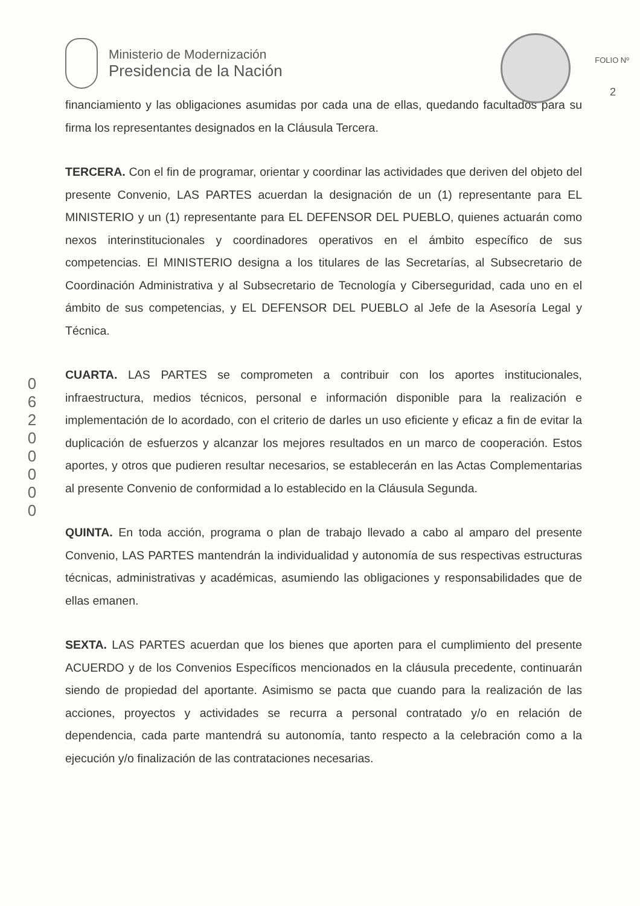Ministerio de Modernización
Presidencia de la Nación
FOLIO Nº
2
0
6
2
0
0
0
0
0
financiamiento y las obligaciones asumidas por cada una de ellas, quedando facultados para su firma los representantes designados en la Cláusula Tercera.
TERCERA. Con el fin de programar, orientar y coordinar las actividades que deriven del objeto del presente Convenio, LAS PARTES acuerdan la designación de un (1) representante para EL MINISTERIO y un (1) representante para EL DEFENSOR DEL PUEBLO, quienes actuarán como nexos interinstitucionales y coordinadores operativos en el ámbito específico de sus competencias. El MINISTERIO designa a los titulares de las Secretarías, al Subsecretario de Coordinación Administrativa y al Subsecretario de Tecnología y Ciberseguridad, cada uno en el ámbito de sus competencias, y EL DEFENSOR DEL PUEBLO al Jefe de la Asesoría Legal y Técnica.
CUARTA. LAS PARTES se comprometen a contribuir con los aportes institucionales, infraestructura, medios técnicos, personal e información disponible para la realización e implementación de lo acordado, con el criterio de darles un uso eficiente y eficaz a fin de evitar la duplicación de esfuerzos y alcanzar los mejores resultados en un marco de cooperación. Estos aportes, y otros que pudieren resultar necesarios, se establecerán en las Actas Complementarias al presente Convenio de conformidad a lo establecido en la Cláusula Segunda.
QUINTA. En toda acción, programa o plan de trabajo llevado a cabo al amparo del presente Convenio, LAS PARTES mantendrán la individualidad y autonomía de sus respectivas estructuras técnicas, administrativas y académicas, asumiendo las obligaciones y responsabilidades que de ellas emanen.
SEXTA. LAS PARTES acuerdan que los bienes que aporten para el cumplimiento del presente ACUERDO y de los Convenios Específicos mencionados en la cláusula precedente, continuarán siendo de propiedad del aportante. Asimismo se pacta que cuando para la realización de las acciones, proyectos y actividades se recurra a personal contratado y/o en relación de dependencia, cada parte mantendrá su autonomía, tanto respecto a la celebración como a la ejecución y/o finalización de las contrataciones necesarias.